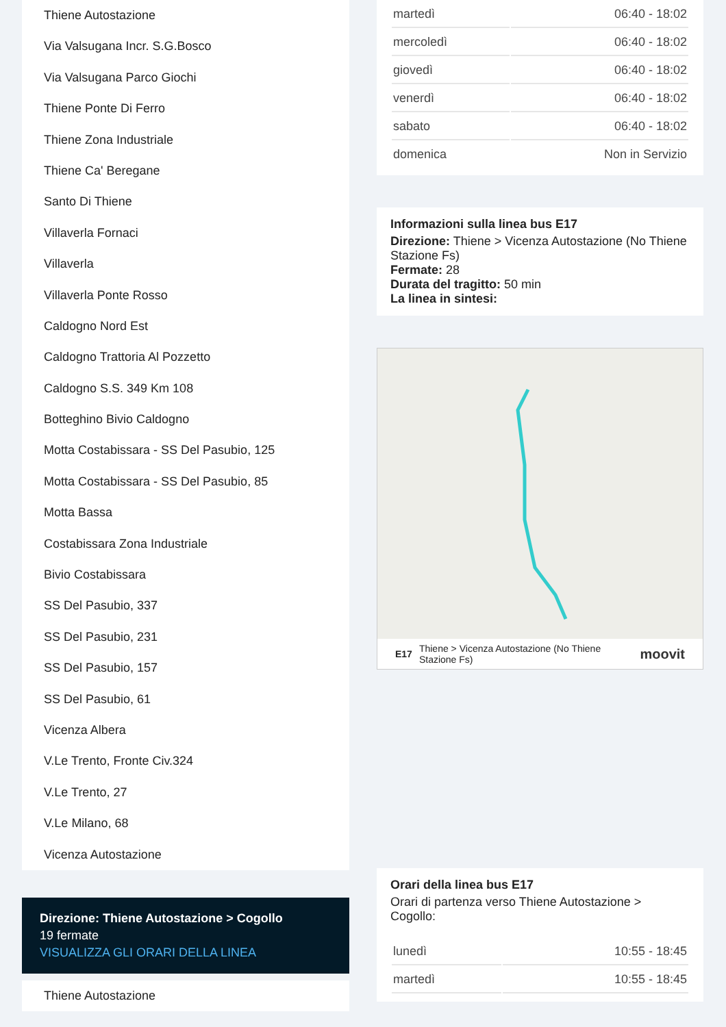Thiene Autostazione
Via Valsugana Incr. S.G.Bosco
Via Valsugana Parco Giochi
Thiene Ponte Di Ferro
Thiene Zona Industriale
Thiene Ca' Beregane
Santo Di Thiene
Villaverla Fornaci
Villaverla
Villaverla Ponte Rosso
Caldogno Nord Est
Caldogno Trattoria Al Pozzetto
Caldogno S.S. 349 Km 108
Botteghino Bivio Caldogno
Motta Costabissara - SS Del Pasubio, 125
Motta Costabissara - SS Del Pasubio, 85
Motta Bassa
Costabissara Zona Industriale
Bivio Costabissara
SS Del Pasubio, 337
SS Del Pasubio, 231
SS Del Pasubio, 157
SS Del Pasubio, 61
Vicenza Albera
V.Le Trento, Fronte Civ.324
V.Le Trento, 27
V.Le Milano, 68
Vicenza Autostazione
Direzione: Thiene Autostazione > Cogollo
19 fermate
VISUALIZZA GLI ORARI DELLA LINEA
Thiene Autostazione
| martedì | 06:40 - 18:02 |
| mercoledì | 06:40 - 18:02 |
| giovedì | 06:40 - 18:02 |
| venerdì | 06:40 - 18:02 |
| sabato | 06:40 - 18:02 |
| domenica | Non in Servizio |
Informazioni sulla linea bus E17
Direzione: Thiene > Vicenza Autostazione (No Thiene Stazione Fs)
Fermate: 28
Durata del tragitto: 50 min
La linea in sintesi:
E17 Thiene > Vicenza Autostazione (No Thiene Stazione Fs) moovit
Orari della linea bus E17
Orari di partenza verso Thiene Autostazione > Cogollo:
| lunedì | 10:55 - 18:45 |
| martedì | 10:55 - 18:45 |